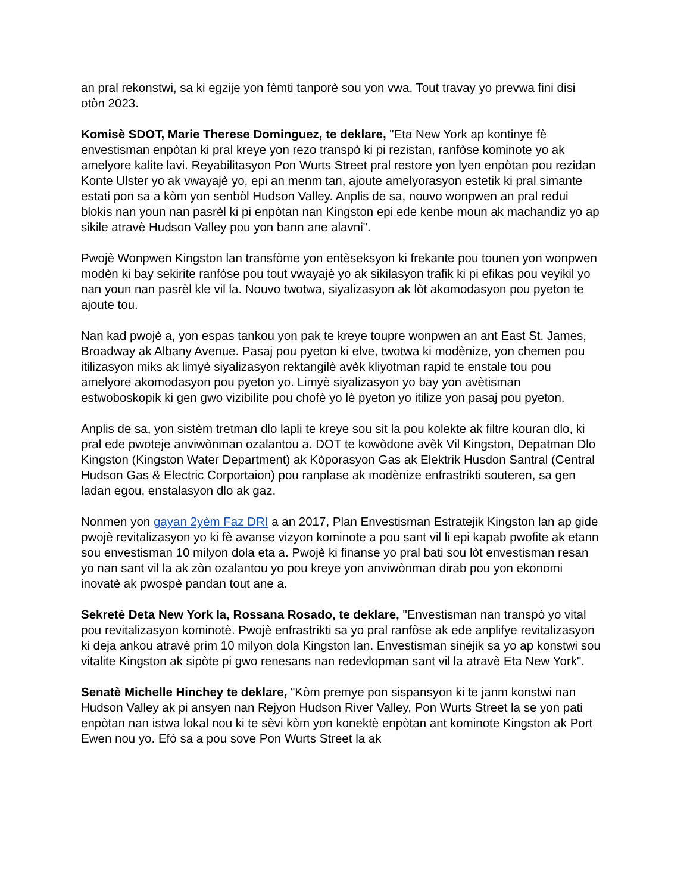an pral rekonstwi, sa ki egzije yon fèmti tanporè sou yon vwa. Tout travay yo prevwa fini disi otòn 2023.
Komisè SDOT, Marie Therese Dominguez, te deklare, "Eta New York ap kontinye fè envestisman enpòtan ki pral kreye yon rezo transpò ki pi rezistan, ranfòse kominote yo ak amelyore kalite lavi. Reyabilitasyon Pon Wurts Street pral restore yon lyen enpòtan pou rezidan Konte Ulster yo ak vwayajè yo, epi an menm tan, ajoute amelyorasyon estetik ki pral simante estati pon sa a kòm yon senbòl Hudson Valley. Anplis de sa, nouvo wonpwen an pral redui blokis nan youn nan pasrèl ki pi enpòtan nan Kingston epi ede kenbe moun ak machandiz yo ap sikile atravè Hudson Valley pou yon bann ane alavni".
Pwojè Wonpwen Kingston lan transfòme yon entèseksyon ki frekante pou tounen yon wonpwen modèn ki bay sekirite ranfòse pou tout vwayajè yo ak sikilasyon trafik ki pi efikas pou veyikil yo nan youn nan pasrèl kle vil la. Nouvo twotwa, siyalizasyon ak lòt akomodasyon pou pyeton te ajoute tou.
Nan kad pwojè a, yon espas tankou yon pak te kreye toupre wonpwen an ant East St. James, Broadway ak Albany Avenue. Pasaj pou pyeton ki elve, twotwa ki modènize, yon chemen pou itilizasyon miks ak limyè siyalizasyon rektangilè avèk kliyotman rapid te enstale tou pou amelyore akomodasyon pou pyeton yo. Limyè siyalizasyon yo bay yon avètisman estwoboskopik ki gen gwo vizibilite pou chofè yo lè pyeton yo itilize yon pasaj pou pyeton.
Anplis de sa, yon sistèm tretman dlo lapli te kreye sou sit la pou kolekte ak filtre kouran dlo, ki pral ede pwoteje anviwònman ozalantou a. DOT te kowòdone avèk Vil Kingston, Depatman Dlo Kingston (Kingston Water Department) ak Kòporasyon Gas ak Elektrik Husdon Santral (Central Hudson Gas & Electric Corportaion) pou ranplase ak modènize enfrastrikti souteren, sa gen ladan egou, enstalasyon dlo ak gaz.
Nonmen yon gayan 2yèm Faz DRI a an 2017, Plan Envestisman Estratejik Kingston lan ap gide pwojè revitalizasyon yo ki fè avanse vizyon kominote a pou sant vil li epi kapab pwofite ak etann sou envestisman 10 milyon dola eta a. Pwojè ki finanse yo pral bati sou lòt envestisman resan yo nan sant vil la ak zòn ozalantou yo pou kreye yon anviwònman dirab pou yon ekonomi inovatè ak pwospè pandan tout ane a.
Sekretè Deta New York la, Rossana Rosado, te deklare, "Envestisman nan transpò yo vital pou revitalizasyon kominotè. Pwojè enfrastrikti sa yo pral ranfòse ak ede anplifye revitalizasyon ki deja ankou atravè prim 10 milyon dola Kingston lan. Envestisman sinèjik sa yo ap konstwi sou vitalite Kingston ak sipòte pi gwo renesans nan redevlopman sant vil la atravè Eta New York".
Senatè Michelle Hinchey te deklare, "Kòm premye pon sispansyon ki te janm konstwi nan Hudson Valley ak pi ansyen nan Rejyon Hudson River Valley, Pon Wurts Street la se yon pati enpòtan nan istwa lokal nou ki te sèvi kòm yon konektè enpòtan ant kominote Kingston ak Port Ewen nou yo. Efò sa a pou sove Pon Wurts Street la ak